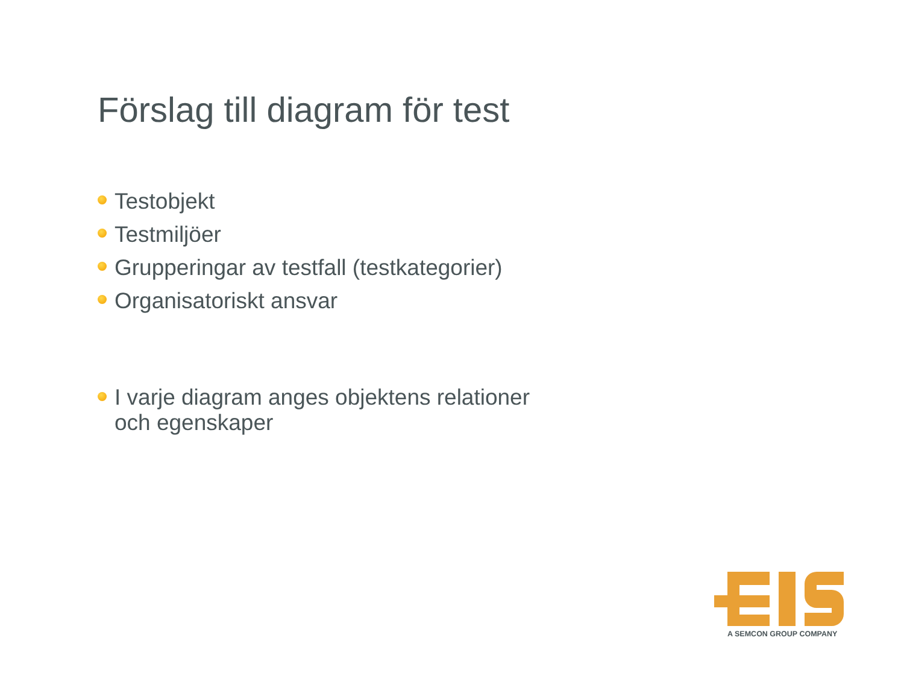Förslag till diagram för test
Testobjekt
Testmiljöer
Grupperingar av testfall (testkategorier)
Organisatoriskt ansvar
I varje diagram anges objektens relationer och egenskaper
A SEMCON GROUP COMPANY